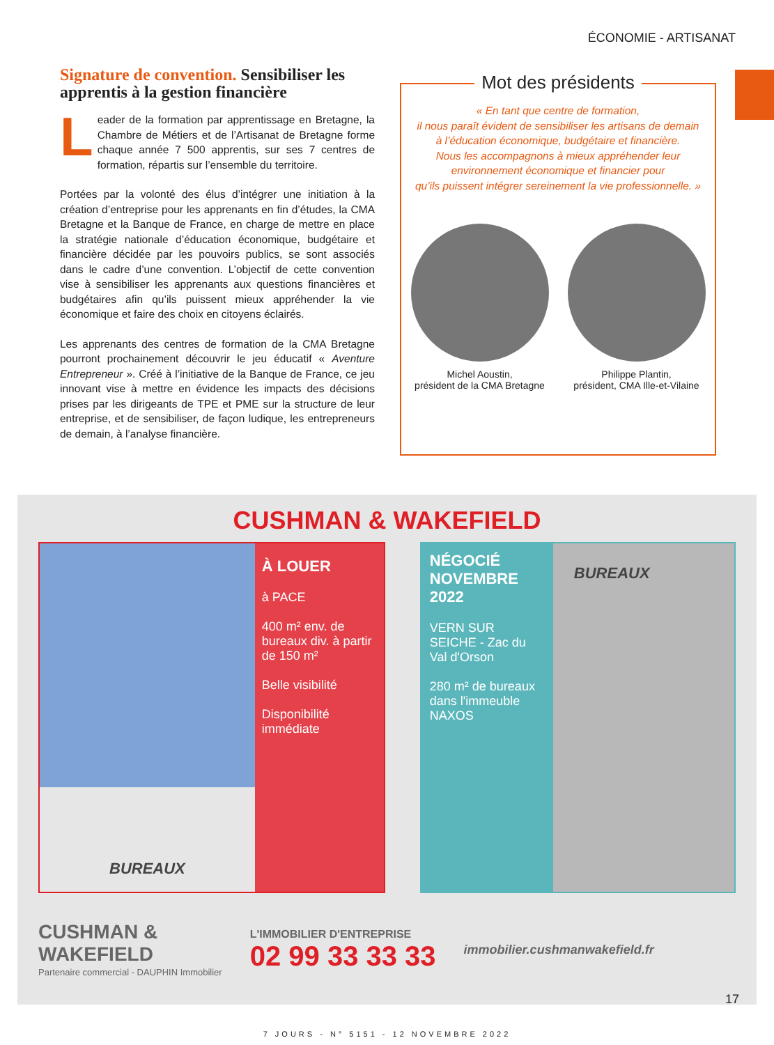ÉCONOMIE - ARTISANAT
Signature de convention. Sensibiliser les apprentis à la gestion financière
Leader de la formation par apprentissage en Bretagne, la Chambre de Métiers et de l’Artisanat de Bretagne forme chaque année 7 500 apprentis, sur ses 7 centres de formation, répartis sur l’ensemble du territoire.
Portées par la volonté des élus d’intégrer une initiation à la création d’entreprise pour les apprenants en fin d’études, la CMA Bretagne et la Banque de France, en charge de mettre en place la stratégie nationale d’éducation économique, budgétaire et financière décidée par les pouvoirs publics, se sont associés dans le cadre d’une convention. L’objectif de cette convention vise à sensibiliser les apprenants aux questions financières et budgétaires afin qu’ils puissent mieux appréhender la vie économique et faire des choix en citoyens éclairés.
Les apprenants des centres de formation de la CMA Bretagne pourront prochainement découvrir le jeu éducatif « Aventure Entrepreneur ». Créé à l’initiative de la Banque de France, ce jeu innovant vise à mettre en évidence les impacts des décisions prises par les dirigeants de TPE et PME sur la structure de leur entreprise, et de sensibiliser, de façon ludique, les entrepreneurs de demain, à l’analyse financière.
Mot des présidents
« En tant que centre de formation,
il nous paraît évident de sensibiliser les artisans de demain
à l’éducation économique, budgétaire et financière.
Nous les accompagnons à mieux appréhender leur
environnement économique et financier pour
qu’ils puissent intégrer sereinement la vie professionnelle. »
Michel Aoustin,
président de la CMA Bretagne
Philippe Plantin,
président, CMA Ille-et-Vilaine
CUSHMAN & WAKEFIELD
BUREAUX À LOUER
à PACE
400 m² env. de bureaux div. à partir de 150 m²
Belle visibilité
Disponibilité immédiate
NÉGOCIÉ NOVEMBRE 2022
VERN SUR SEICHE - Zac du Val d'Orson
280 m² de bureaux dans l'immeuble NAXOS
BUREAUX
CUSHMAN &
WAKEFIELD
Partenaire commercial - DAUPHIN Immobilier
L'IMMOBILIER D'ENTREPRISE
02 99 33 33 33
immobilier.cushmanwakefield.fr
7 JOURS - N° 5151 - 12 NOVEMBRE 2022
17